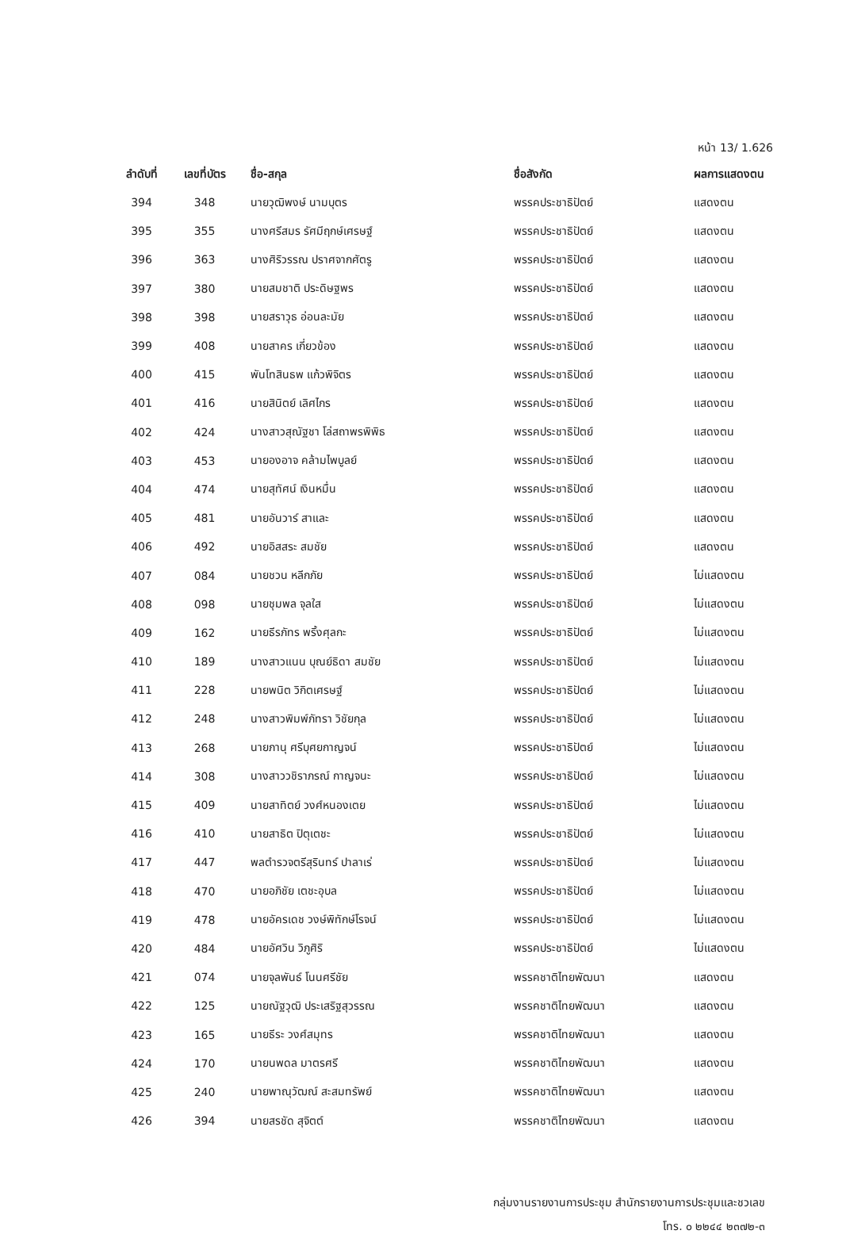หน้า 13/ 1.626
| ลำดับที่ | เลขที่บัตร | ชื่อ-สกุล | ชื่อสังกัด | ผลการแสดงตน |
| --- | --- | --- | --- | --- |
| 394 | 348 | นายวุฒิพงษ์ นามบุตร | พรรคประชาธิปัตย์ | แสดงตน |
| 395 | 355 | นางศรีสมร รัศมีฤกษ์เศรษฐ์ | พรรคประชาธิปัตย์ | แสดงตน |
| 396 | 363 | นางศิริวรรณ ปราศจากศัตรู | พรรคประชาธิปัตย์ | แสดงตน |
| 397 | 380 | นายสมชาติ ประดิษฐพร | พรรคประชาธิปัตย์ | แสดงตน |
| 398 | 398 | นายสราวุธ อ่อนละมัย | พรรคประชาธิปัตย์ | แสดงตน |
| 399 | 408 | นายสาคร เกี่ยวข้อง | พรรคประชาธิปัตย์ | แสดงตน |
| 400 | 415 | พันโทสินธพ แก้วพิจิตร | พรรคประชาธิปัตย์ | แสดงตน |
| 401 | 416 | นายสินิตย์ เลิศไกร | พรรคประชาธิปัตย์ | แสดงตน |
| 402 | 424 | นางสาวสุณัฐชา โล่สถาพรพิพิธ | พรรคประชาธิปัตย์ | แสดงตน |
| 403 | 453 | นายองอาจ คล้ามไพบูลย์ | พรรคประชาธิปัตย์ | แสดงตน |
| 404 | 474 | นายสุทัศน์ เงินหมื่น | พรรคประชาธิปัตย์ | แสดงตน |
| 405 | 481 | นายอันวาร์ สาและ | พรรคประชาธิปัตย์ | แสดงตน |
| 406 | 492 | นายอิสสระ สมชัย | พรรคประชาธิปัตย์ | แสดงตน |
| 407 | 084 | นายชวน หลีกภัย | พรรคประชาธิปัตย์ | ไม่แสดงตน |
| 408 | 098 | นายชุมพล จุลใส | พรรคประชาธิปัตย์ | ไม่แสดงตน |
| 409 | 162 | นายธีรภัทร พริ้งศุลกะ | พรรคประชาธิปัตย์ | ไม่แสดงตน |
| 410 | 189 | นางสาวแนน บุณย์ธิดา สมชัย | พรรคประชาธิปัตย์ | ไม่แสดงตน |
| 411 | 228 | นายพนิต วิกิตเศรษฐ์ | พรรคประชาธิปัตย์ | ไม่แสดงตน |
| 412 | 248 | นางสาวพิมพ์ภัทรา วิชัยกุล | พรรคประชาธิปัตย์ | ไม่แสดงตน |
| 413 | 268 | นายภานุ ศรีบุศยกาญจน์ | พรรคประชาธิปัตย์ | ไม่แสดงตน |
| 414 | 308 | นางสาววชิราภรณ์ กาญจนะ | พรรคประชาธิปัตย์ | ไม่แสดงตน |
| 415 | 409 | นายสาทิตย์ วงศ์หนองเตย | พรรคประชาธิปัตย์ | ไม่แสดงตน |
| 416 | 410 | นายสาธิต ปิตุเตชะ | พรรคประชาธิปัตย์ | ไม่แสดงตน |
| 417 | 447 | พลตำรวจตรีสุรินทร์ ปาลาเร่ | พรรคประชาธิปัตย์ | ไม่แสดงตน |
| 418 | 470 | นายอภิชัย เตชะอุบล | พรรคประชาธิปัตย์ | ไม่แสดงตน |
| 419 | 478 | นายอัครเดช วงษ์พิทักษ์โรจน์ | พรรคประชาธิปัตย์ | ไม่แสดงตน |
| 420 | 484 | นายอัศวิน วิภูศิริ | พรรคประชาธิปัตย์ | ไม่แสดงตน |
| 421 | 074 | นายจุลพันธ์ โนนศรีชัย | พรรคชาติไทยพัฒนา | แสดงตน |
| 422 | 125 | นายณัฐวุฒิ ประเสริฐสุวรรณ | พรรคชาติไทยพัฒนา | แสดงตน |
| 423 | 165 | นายธีระ วงศ์สมุทร | พรรคชาติไทยพัฒนา | แสดงตน |
| 424 | 170 | นายนพดล มาตรศรี | พรรคชาติไทยพัฒนา | แสดงตน |
| 425 | 240 | นายพาณุวัฒณ์ สะสมทรัพย์ | พรรคชาติไทยพัฒนา | แสดงตน |
| 426 | 394 | นายสรชัด สุจิตต์ | พรรคชาติไทยพัฒนา | แสดงตน |
กลุ่มงานรายงานการประชุม สำนักรายงานการประชุมและชวเลข
โทร. ๐ ๒๒๔๔ ๒๓๗๒-๓